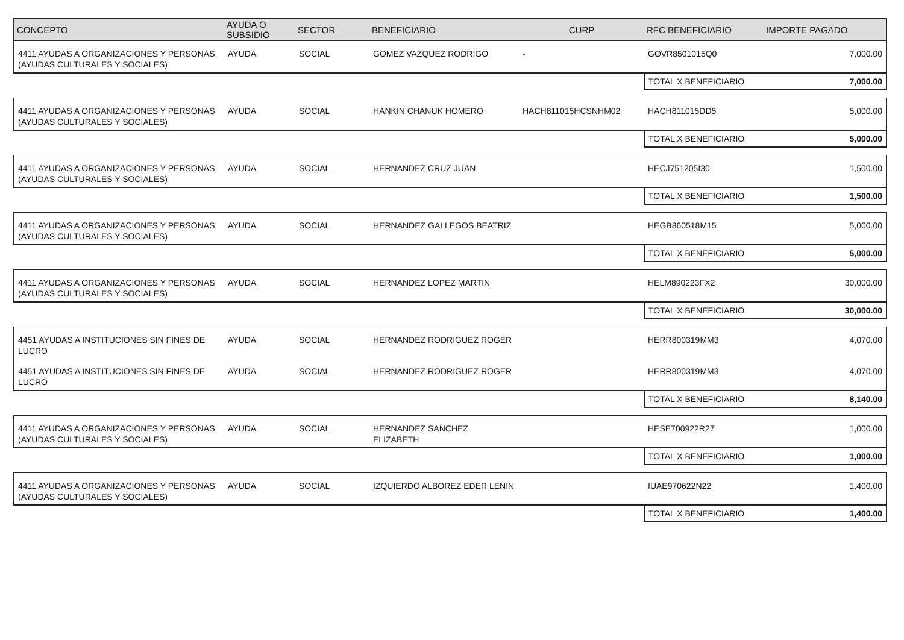| CONCEPTO | AYUDA O SUBSIDIO | SECTOR | BENEFICIARIO | CURP | RFC BENEFICIARIO | IMPORTE PAGADO |
| --- | --- | --- | --- | --- | --- | --- |
| 4411 AYUDAS A ORGANIZACIONES Y PERSONAS (AYUDAS CULTURALES Y SOCIALES) | AYUDA | SOCIAL | GOMEZ VAZQUEZ RODRIGO | - | GOVR8501015Q0 | 7,000.00 |
| | | | | | TOTAL X BENEFICIARIO | 7,000.00 |
| 4411 AYUDAS A ORGANIZACIONES Y PERSONAS (AYUDAS CULTURALES Y SOCIALES) | AYUDA | SOCIAL | HANKIN CHANUK HOMERO | HACH811015HCSNHM02 | HACH811015DD5 | 5,000.00 |
| | | | | | TOTAL X BENEFICIARIO | 5,000.00 |
| 4411 AYUDAS A ORGANIZACIONES Y PERSONAS (AYUDAS CULTURALES Y SOCIALES) | AYUDA | SOCIAL | HERNANDEZ CRUZ JUAN | | HECJ751205I30 | 1,500.00 |
| | | | | | TOTAL X BENEFICIARIO | 1,500.00 |
| 4411 AYUDAS A ORGANIZACIONES Y PERSONAS (AYUDAS CULTURALES Y SOCIALES) | AYUDA | SOCIAL | HERNANDEZ GALLEGOS BEATRIZ | | HEGB860518M15 | 5,000.00 |
| | | | | | TOTAL X BENEFICIARIO | 5,000.00 |
| 4411 AYUDAS A ORGANIZACIONES Y PERSONAS (AYUDAS CULTURALES Y SOCIALES) | AYUDA | SOCIAL | HERNANDEZ LOPEZ MARTIN | | HELM890223FX2 | 30,000.00 |
| | | | | | TOTAL X BENEFICIARIO | 30,000.00 |
| 4451 AYUDAS A INSTITUCIONES SIN FINES DE LUCRO | AYUDA | SOCIAL | HERNANDEZ RODRIGUEZ ROGER | | HERR800319MM3 | 4,070.00 |
| 4451 AYUDAS A INSTITUCIONES SIN FINES DE LUCRO | AYUDA | SOCIAL | HERNANDEZ RODRIGUEZ ROGER | | HERR800319MM3 | 4,070.00 |
| | | | | | TOTAL X BENEFICIARIO | 8,140.00 |
| 4411 AYUDAS A ORGANIZACIONES Y PERSONAS (AYUDAS CULTURALES Y SOCIALES) | AYUDA | SOCIAL | HERNANDEZ SANCHEZ ELIZABETH | | HESE700922R27 | 1,000.00 |
| | | | | | TOTAL X BENEFICIARIO | 1,000.00 |
| 4411 AYUDAS A ORGANIZACIONES Y PERSONAS (AYUDAS CULTURALES Y SOCIALES) | AYUDA | SOCIAL | IZQUIERDO ALBOREZ EDER LENIN | | IUAE970622N22 | 1,400.00 |
| | | | | | TOTAL X BENEFICIARIO | 1,400.00 |